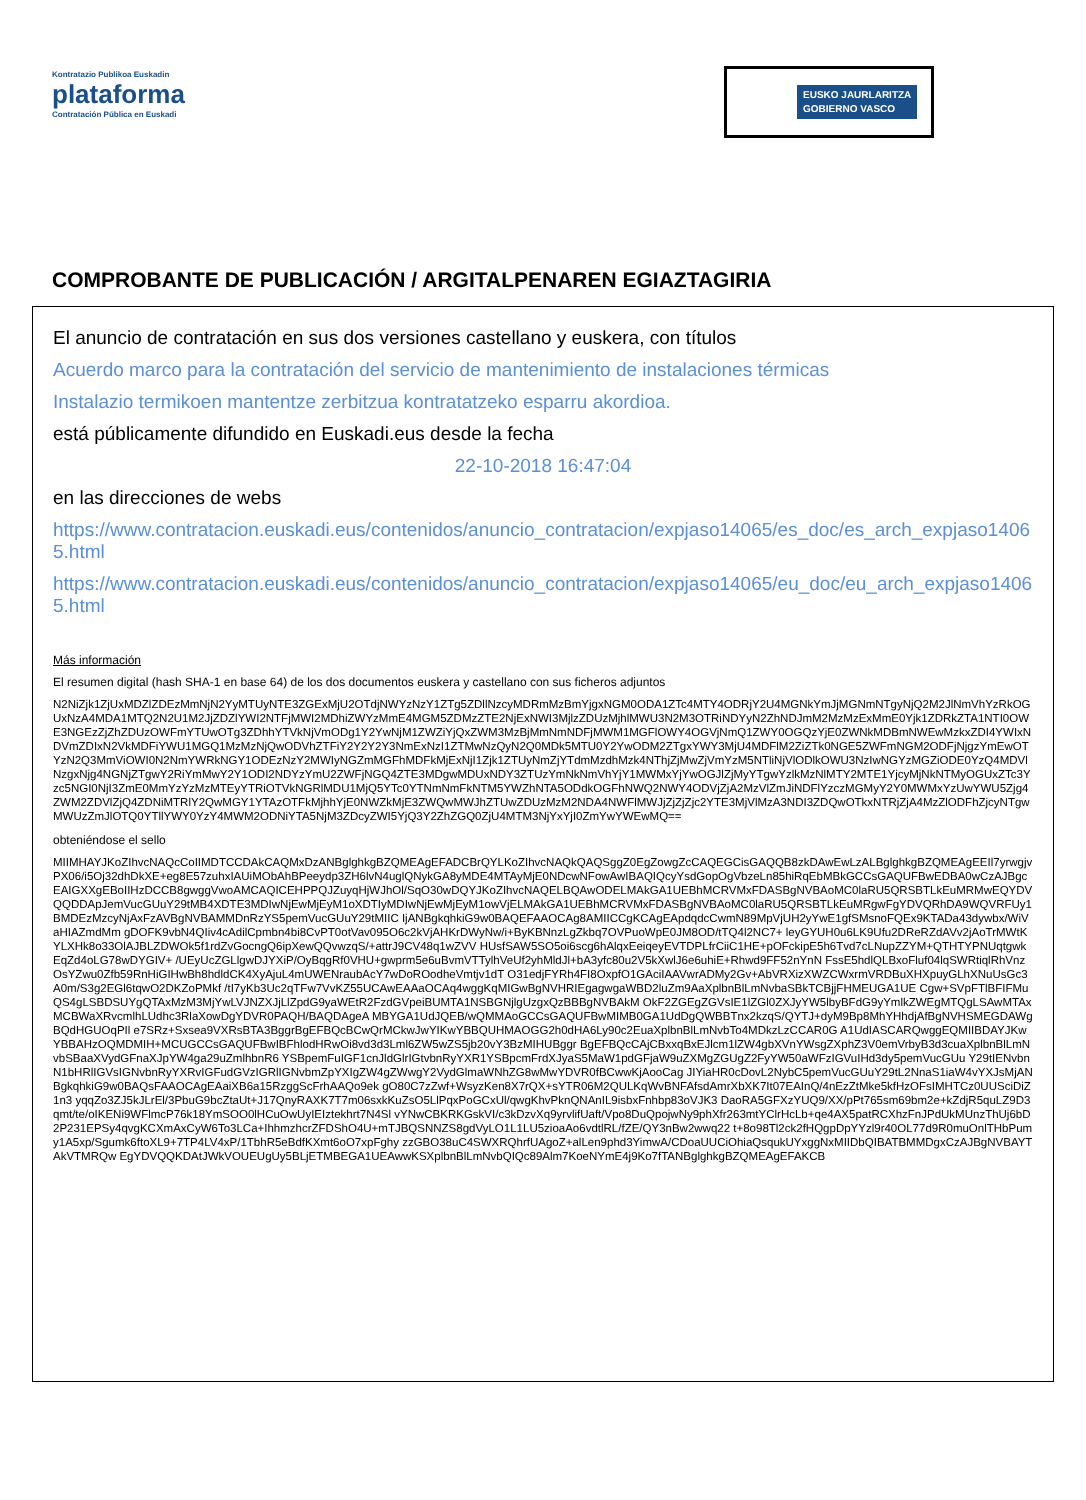Kontratazio Publikoa Euskadin
plataforma
Contratación Pública en Euskadi
EUSKO JAURLARITZA
GOBIERNO VASCO
COMPROBANTE DE PUBLICACIÓN / ARGITALPENAREN EGIAZTAGIRIA
El anuncio de contratación en sus dos versiones castellano y euskera, con títulos
Acuerdo marco para la contratación del servicio de mantenimiento de instalaciones térmicas
Instalazio termikoen mantentze zerbitzua kontratatzeko esparru akordioa.
está públicamente difundido en Euskadi.eus desde la fecha
22-10-2018 16:47:04
en las direcciones de webs
https://www.contratacion.euskadi.eus/contenidos/anuncio_contratacion/expjaso14065/es_doc/es_arch_expjaso14065.html
https://www.contratacion.euskadi.eus/contenidos/anuncio_contratacion/expjaso14065/eu_doc/eu_arch_expjaso14065.html
Más información
El resumen digital (hash SHA-1 en base 64) de los dos documentos euskera y castellano con sus ficheros adjuntos
N2NiZjk1ZjUxMDZlZDEzMmNjN2YyMTUyNTE3ZGExMjU2OTdjNWYzNzY1ZTg5ZDllNzcyMDRmMzBmYjgxNGM0ODA1ZTc4MTY4ODRjY2U4MGNkYmJjMGNmNTgyNjQ2M2JlNmVhYzRkOGUxNzA4MDA1MTQ2N2U1M2JjZDZlYWI2NTFjMWI2MDhiZWYzMmE4MGM5ZDMzZTE2NjExNWI3MjlzZDUzMjhlMWU3N2M3OTRiNDYyN2ZhNDJmM2MzMzExMmE0Yjk1ZDRkZTA1NTI0OWE3NGEzZjZhZDUzOWFmYTUwOTg3ZDhhYTVkNjVmODg1Y2YwNjM1ZWZiYjQxZWM3MzBjMmNmNDFjMWM1MGFlOWY4OGVjNmQ1ZWY0OGQzYjE0ZWNkMDBmNWEwMzkxZDI4YWIxNDVmZDIxN2VkMDFiYWU1MGQ1MzMzNjQwODVhZTFiY2Y2Y2Y3NmExNzI1ZTMwNzQyN2Q0MDk5MTU0Y2YwODM2ZTgxYWY3MjU4MDFlM2ZiZTk0NGE5ZWFmNGM2ODFjNjgzYmEwOTYzN2Q3MmViOWI0N2NmYWRkNGY1ODEzNzY2MWIyNGZmMGFhMDFkMjExNjI1Zjk1ZTUyNmZjYTdmMzdhMzk4NThjZjMwZjVmYzM5NTliNjVlODlkOWU3NzIwNGYzMGZiODE0YzQ4MDVlNzgxNjg4NGNjZTgwY2RiYmMwY2Y1ODI2NDYzYmU2ZWFjNGQ4ZTE3MDgwMDUxNDY3ZTUzYmNkNmVhYjY1MWMxYjYwOGJlZjMyYTgwYzlkMzNlMTY2MTE1YjcyMjNkNTMyOGUxZTc3Yzc5NGI0NjI3ZmE0MmYzYzMzMTEyYTRiOTVkNGRlMDU1MjQ5YTc0YTNmNmFkNTM5YWZhNTA5ODdkOGFhNWQ2NWY4ODVjZjA2MzVlZmJiNDFlYzczMGMyY2Y0MWMxYzUwYWU5Zjg4ZWM2ZDVlZjQ4ZDNiMTRlY2QwMGY1YTAzOTFkMjhhYjE0NWZkMjE3ZWQwMWJhZTUwZDUzMzM2NDA4NWFlMWJjZjZjZjc2YTE3MjVlMzA3NDI3ZDQwOTkxNTRjZjA4MzZlODFhZjcyNTgwMWUzZmJlOTQ0YTllYWY0YzY4MWM2ODNiYTA5NjM3ZDcyZWI5YjQ3Y2ZhZGQ0ZjU4MTM3NjYxYjI0ZmYwYWEwMQ==
obteniéndose el sello
MIIMHAYJKoZIhvcNAQcCoIIMDTCCDAkCAQMxDzANBglghkgBZQMEAgEFADCBrQYLKoZIhvcNAQkQAQSggZ0EgZowgZcCAQEGCisGAQQB8zkDAwEwLzALBglghkgBZQMEAgEEIl7yrwgjvPX06/i5Oj32dhDkXE+eg8E57zuhxIAUiMObAhBPeeydp3ZH6lvN4uglQNykGA8yMDE4MTAyMjE0NDcwNFowAwIBAQIQcyYsdGopOgVbzeLn85hiRqEbMBkGCCsGAQUFBwEDBA0wCzAJBgcEAIGXXgEBoIIHzDCCB8gwggVwoAMCAQICEHPPQJZuyqHjWJhOl/SqO30wDQYJKoZIhvcNAQELBQAwODELMAkGA1UEBhMCRVMxFDASBgNVBAoMC0laRU5QRSBTLkEuMRMwEQYDVQQDDApJemVucGUuY29tMB4XDTE3MDIwNjEwMjEyM1oXDTIyMDIwNjEwMjEyM1owVjELMAkGA1UEBhMCRVMxFDASBgNVBAoMC0laRU5QRSBTLkEuMRgwFgYDVQRhDA9WQVRFUy1BMDEzMzcyNjAxFzAVBgNVBAMMDnRzYS5pemVucGUuY29tMIIC IjANBgkqhkiG9w0BAQEFAAOCAg8AMIICCgKCAgEApdqdcCwmN89MpVjUH2yYwE1gfSMsnoFQEx9KTADa43dywbx/WiVaHIAZmdMm gDOFK9vbN4QIiv4cAdilCpmbn4bi8CvPT0otVav095O6c2kVjAHKrDWyNw/i+ByKBNnzLgZkbq7OVPuoWpE0JM8OD/tTQ4l2NC7+ leyGYUH0u6LK9Ufu2DReRZdAVv2jAoTrMWtKYLXHk8o33OlAJBLZDWOk5f1rdZvGocngQ6ipXewQQvwzqS/+attrJ9CV48q1wZVV HUsfSAW5SO5oi6scg6hAlqxEeiqeyEVTDPLfrCiiC1HE+pOFckipE5h6Tvd7cLNupZZYM+QTHTYPNUqtgwkEqZd4oLG78wDYGIV+ /UEyUcZGLlgwDJYXiP/OyBqgRf0VHU+gwprm5e6uBvmVTTylhVeUf2yhMldJl+bA3yfc80u2V5kXwlJ6e6uhiE+Rhwd9FF52nYnN FssE5hdlQLBxoFluf04lqSWRtiqlRhVnzOsYZwu0Zfb59RnHiGIHwBh8hdldCK4XyAjuL4mUWENraubAcY7wDoROodheVmtjv1dT O31edjFYRh4FI8OxpfO1GAciIAAVwrADMy2Gv+AbVRXizXWZCWxrmVRDBuXHXpuyGLhXNuUsGc3A0m/S3g2EGl6tqwO2DKZoPMkf /tI7yKb3Uc2qTFw7VvKZ55UCAwEAAaOCAq4wggKqMIGwBgNVHRIEgagwgaWBD2luZm9AaXplbnBlLmNvbaSBkTCBjjFHMEUGA1UE Cgw+SVpFTlBFIFMuQS4gLSBDSUYgQTAxMzM3MjYwLVJNZXJjLlZpdG9yaWEtR2FzdGVpeiBUMTA1NSBGNjlgUzgxQzBBBgNVBAkM OkF2ZGEgZGVsIE1lZGl0ZXJyYW5lbyBFdG9yYmlkZWEgMTQgLSAwMTAxMCBWaXRvcmlhLUdhc3RlaXowDgYDVR0PAQH/BAQDAgeA MBYGA1UdJQEB/wQMMAoGCCsGAQUFBwMIMB0GA1UdDgQWBBTnx2kzqS/QYTJ+dyM9Bp8MhYHhdjAfBgNVHSMEGDAWgBQdHGUOqPIl e7SRz+Sxsea9VXRsBTA3BggrBgEFBQcBCwQrMCkwJwYIKwYBBQUHMAOGG2h0dHA6Ly90c2EuaXplbnBlLmNvbTo4MDkzLzCCAR0G A1UdIASCARQwggEQMIIBDAYJKwYBBAHzOQMDMIH+MCUGCCsGAQUFBwIBFhlodHRwOi8vd3d3Lml6ZW5wZS5jb20vY3BzMIHUBggr BgEFBQcCAjCBxxqBxEJlcm1lZW4gbXVnYWsgZXphZ3V0emVrbyB3d3cuaXplbnBlLmNvbSBaaXVydGFnaXJpYW4ga29uZmlhbnR6 YSBpemFuIGF1cnJldGlrIGtvbnRyYXR1YSBpcmFrdXJyaS5MaW1pdGFjaW9uZXMgZGUgZ2FyYW50aWFzIGVuIHd3dy5pemVucGUu Y29tIENvbnN1bHRlIGVsIGNvbnRyYXRvIGFudGVzIGRlIGNvbmZpYXIgZW4gZWwgY2VydGlmaWNhZG8wMwYDVR0fBCwwKjAooCag JIYiaHR0cDovL2NybC5pemVucGUuY29tL2NnaS1iaW4vYXJsMjANBgkqhkiG9w0BAQsFAAOCAgEAaiXB6a15RzggScFrhAAQo9ek gO80C7zZwf+WsyzKen8X7rQX+sYTR06M2QULKqWvBNFAfsdAmrXbXK7It07EAInQ/4nEzZtMke5kfHzOFsIMHTCz0UUSciDiZ1n3 yqqZo3ZJ5kJLrEl/3PbuG9bcZtaUt+J17QnyRAXK7T7m06sxkKuZsO5LlPqxPoGCxUl/qwgKhvPknQNAnIL9isbxFnhbp83oVJK3 DaoRA5GFXzYUQ9/XX/pPt765sm69bm2e+kZdjR5quLZ9D3qmt/te/oIKENi9WFlmcP76k18YmSOO0lHCuOwUyIEIztekhrt7N4Sl vYNwCBKRKGskVI/c3kDzvXq9yrvlifUaft/Vpo8DuQpojwNy9phXfr263mtYClrHcLb+qe4AX5patRCXhzFnJPdUkMUnzThUj6bD 2P231EPSy4qvgKCXmAxCyW6To3LCa+IhhmzhcrZFDShO4U+mTJBQSNNZS8gdVyLO1L1LU5zioaAo6vdtlRL/fZE/QY3nBw2wwq22 t+8o98Tl2ck2fHQgpDpYYzl9r40OL77d9R0muOnlTHbPumy1A5xp/Sgumk6ftoXL9+7TP4LV4xP/1TbhR5eBdfKXmt6oO7xpFghy zzGBO38uC4SWXRQhrfUAgoZ+alLen9phd3YimwA/CDoaUUCiOhiaQsqukUYxggNxMIIDbQIBATBMMDgxCzAJBgNVBAYTAkVTMRQw EgYDVQQKDAtJWkVOUEUgUy5BLjETMBEGA1UEAwwKSXplbnBlLmNvbQIQc89Alm7KoeNYmE4j9Ko7fTANBglghkgBZQMEAgEFAKCB